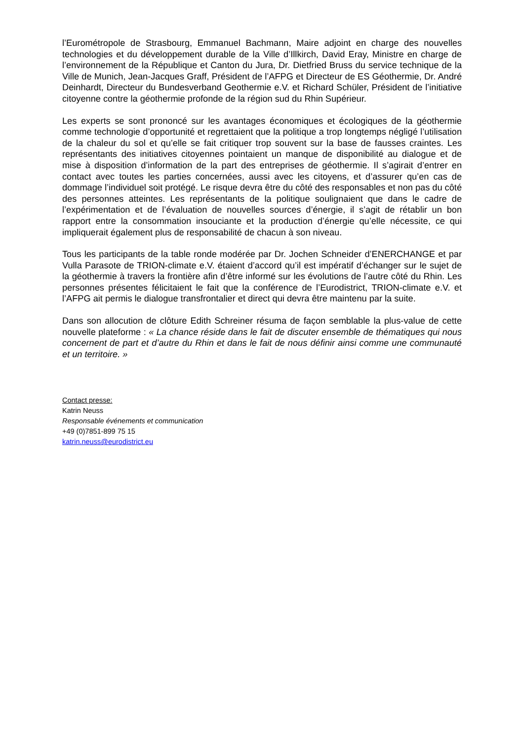l’Eurométropole de Strasbourg, Emmanuel Bachmann, Maire adjoint en charge des nouvelles technologies et du développement durable de la Ville d’Illkirch, David Eray, Ministre en charge de l’environnement de la République et Canton du Jura, Dr. Dietfried Bruss du service technique de la Ville de Munich, Jean-Jacques Graff, Président de l’AFPG et Directeur de ES Géothermie, Dr. André Deinhardt, Directeur du Bundesverband Geothermie e.V. et Richard Schüler, Président de l’initiative citoyenne contre la géothermie profonde de la région sud du Rhin Supérieur.
Les experts se sont prononcé sur les avantages économiques et écologiques de la géothermie comme technologie d’opportunité et regrettaient que la politique a trop longtemps négligé l’utilisation de la chaleur du sol et qu’elle se fait critiquer trop souvent sur la base de fausses craintes. Les représentants des initiatives citoyennes pointaient un manque de disponibilité au dialogue et de mise à disposition d’information de la part des entreprises de géothermie. Il s’agirait d’entrer en contact avec toutes les parties concernées, aussi avec les citoyens, et d’assurer qu’en cas de dommage l’individuel soit protégé. Le risque devra être du côté des responsables et non pas du côté des personnes atteintes. Les représentants de la politique soulignaient que dans le cadre de l’expérimentation et de l’évaluation de nouvelles sources d’énergie, il s’agit de rétablir un bon rapport entre la consommation insouciante et la production d’énergie qu’elle nécessite, ce qui impliquerait également plus de responsabilité de chacun à son niveau.
Tous les participants de la table ronde modérée par Dr. Jochen Schneider d’ENERCHANGE et par Vulla Parasote de TRION-climate e.V. étaient d’accord qu’il est impératif d’échanger sur le sujet de la géothermie à travers la frontière afin d’être informé sur les évolutions de l’autre côté du Rhin. Les personnes présentes félicitaient le fait que la conférence de l’Eurodistrict, TRION-climate e.V. et l’AFPG ait permis le dialogue transfrontalier et direct qui devra être maintenu par la suite.
Dans son allocution de clôture Edith Schreiner résuma de façon semblable la plus-value de cette nouvelle plateforme : « La chance réside dans le fait de discuter ensemble de thématiques qui nous concernent de part et d’autre du Rhin et dans le fait de nous définir ainsi comme une communauté et un territoire. »
Contact presse:
Katrin Neuss
Responsable événements et communication
+49 (0)7851-899 75 15
katrin.neuss@eurodistrict.eu